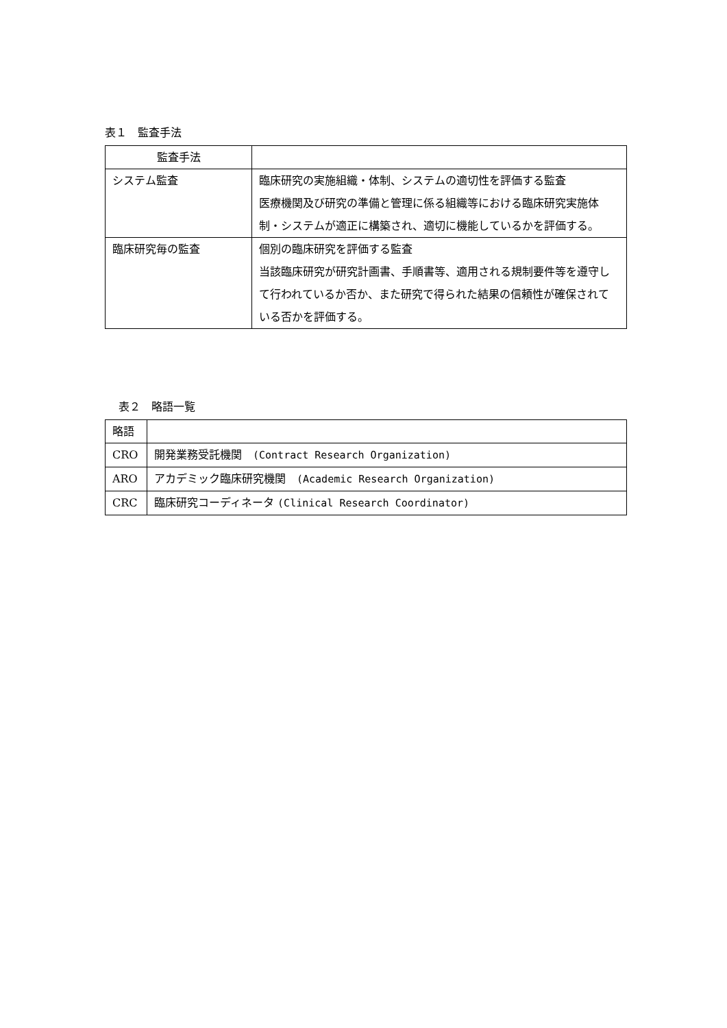表１　監査手法
| 監査手法 | |
| --- | --- |
| システム監査 | 臨床研究の実施組織・体制、システムの適切性を評価する監査 医療機関及び研究の準備と管理に係る組織等における臨床研究実施体制・システムが適正に構築され、適切に機能しているかを評価する。 |
| 臨床研究毎の監査 | 個別の臨床研究を評価する監査 当該臨床研究が研究計画書、手順書等、適用される規制要件等を遵守して行われているか否か、また研究で得られた結果の信頼性が確保されている否かを評価する。 |
表２　略語一覧
| 略語 | |
| --- | --- |
| CRO | 開発業務受託機関 (Contract Research Organization) |
| ARO | アカデミック臨床研究機関 (Academic Research Organization) |
| CRC | 臨床研究コーディネータ (Clinical Research Coordinator) |